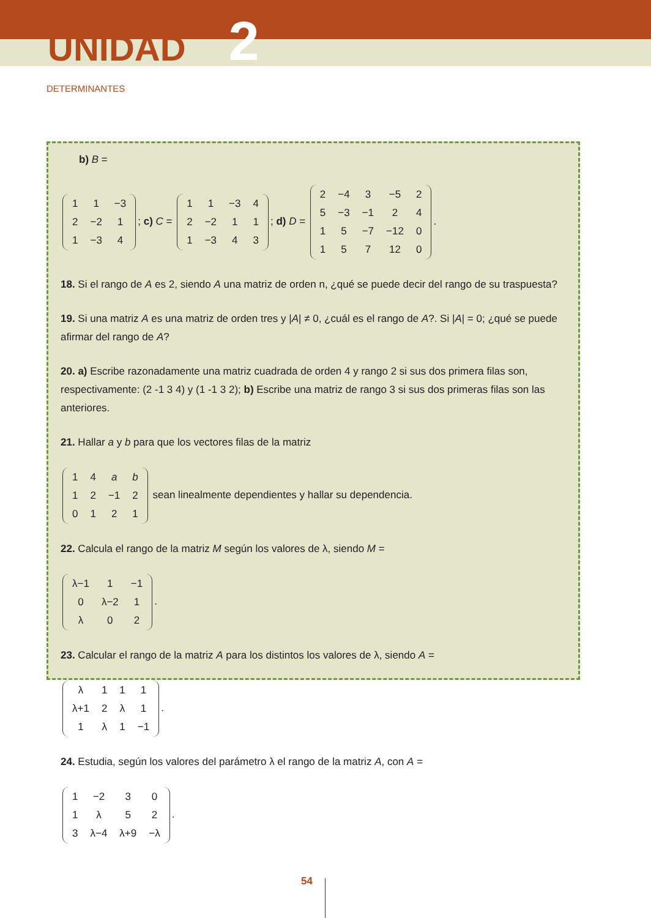UNIDAD 2
DETERMINANTES
b) B =
| 1 | 1 | −3 |
| 2 | −2 | 1 |
| 1 | −3 | 4 |
; c) C =
| 1 | 1 | −3 | 4 |
| 2 | −2 | 1 | 1 |
| 1 | −3 | 4 | 3 |
; d) D =
| 2 | −4 | 3 | −5 | 2 |
| 5 | −3 | −1 | 2 | 4 |
| 1 | 5 | −7 | −12 | 0 |
| 1 | 5 | 7 | 12 | 0 |
.
18. Si el rango de A es 2, siendo A una matriz de orden n, ¿qué se puede decir del rango de su traspuesta?
19. Si una matriz A es una matriz de orden tres y |A| ≠ 0, ¿cuál es el rango de A?. Si |A| = 0; ¿qué se puede afirmar del rango de A?
20. a) Escribe razonadamente una matriz cuadrada de orden 4 y rango 2 si sus dos primera filas son, respectivamente: (2 -1 3 4) y (1 -1 3 2); b) Escribe una matriz de rango 3 si sus dos primeras filas son las anteriores.
21. Hallar a y b para que los vectores filas de la matriz
| 1 | 4 | a | b |
| 1 | 2 | −1 | 2 |
| 0 | 1 | 2 | 1 |
sean linealmente dependientes y hallar su dependencia.
22. Calcula el rango de la matriz M según los valores de λ, siendo M =
| λ−1 | 1 | −1 |
| 0 | λ−2 | 1 |
| λ | 0 | 2 |
.
23. Calcular el rango de la matriz A para los distintos los valores de λ, siendo A =
| λ | 1 | 1 | 1 |
| λ+1 | 2 | λ | 1 |
| 1 | λ | 1 | −1 |
.
24. Estudia, según los valores del parámetro λ el rango de la matriz A, con A =
| 1 | −2 | 3 | 0 |
| 1 | λ | 5 | 2 |
| 3 | λ−4 | λ+9 | −λ |
.
54